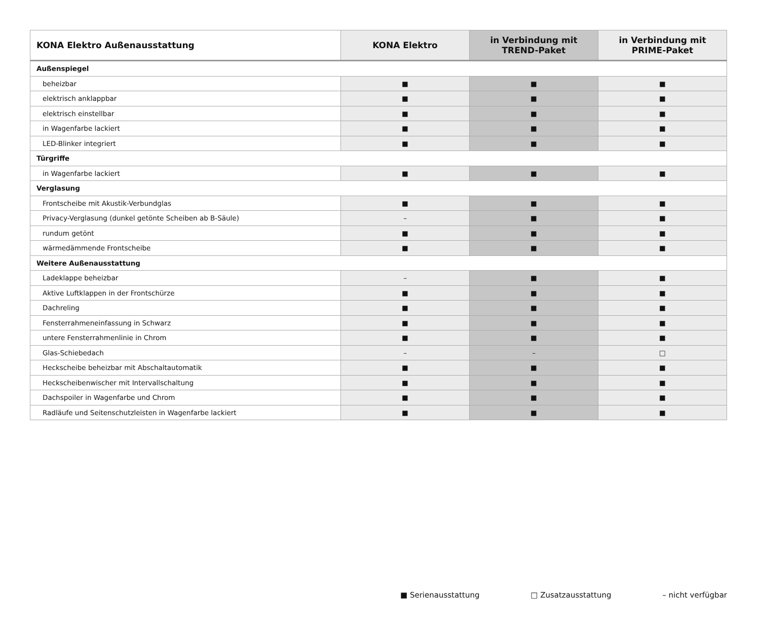| KONA Elektro Außenausstattung | KONA Elektro | in Verbindung mit TREND-Paket | in Verbindung mit PRIME-Paket |
| --- | --- | --- | --- |
| Außenspiegel | | | |
| beheizbar | ■ | ■ | ■ |
| elektrisch anklappbar | ■ | ■ | ■ |
| elektrisch einstellbar | ■ | ■ | ■ |
| in Wagenfarbe lackiert | ■ | ■ | ■ |
| LED-Blinker integriert | ■ | ■ | ■ |
| Türgriffe | | | |
| in Wagenfarbe lackiert | ■ | ■ | ■ |
| Verglasung | | | |
| Frontscheibe mit Akustik-Verbundglas | ■ | ■ | ■ |
| Privacy-Verglasung (dunkel getönte Scheiben ab B-Säule) | – | ■ | ■ |
| rundum getönt | ■ | ■ | ■ |
| wärmedämmende Frontscheibe | ■ | ■ | ■ |
| Weitere Außenausstattung | | | |
| Ladeklappe beheizbar | – | ■ | ■ |
| Aktive Luftklappen in der Frontschürze | ■ | ■ | ■ |
| Dachreling | ■ | ■ | ■ |
| Fensterrahmeneinfassung in Schwarz | ■ | ■ | ■ |
| untere Fensterrahmenlinie in Chrom | ■ | ■ | ■ |
| Glas-Schiebedach | – | – | □ |
| Heckscheibe beheizbar mit Abschaltautomatik | ■ | ■ | ■ |
| Heckscheibenwischer mit Intervallschaltung | ■ | ■ | ■ |
| Dachspoiler in Wagenfarbe und Chrom | ■ | ■ | ■ |
| Radläufe und Seitenschutzleisten in Wagenfarbe lackiert | ■ | ■ | ■ |
■ Serienausstattung □ Zusatzausstattung – nicht verfügbar